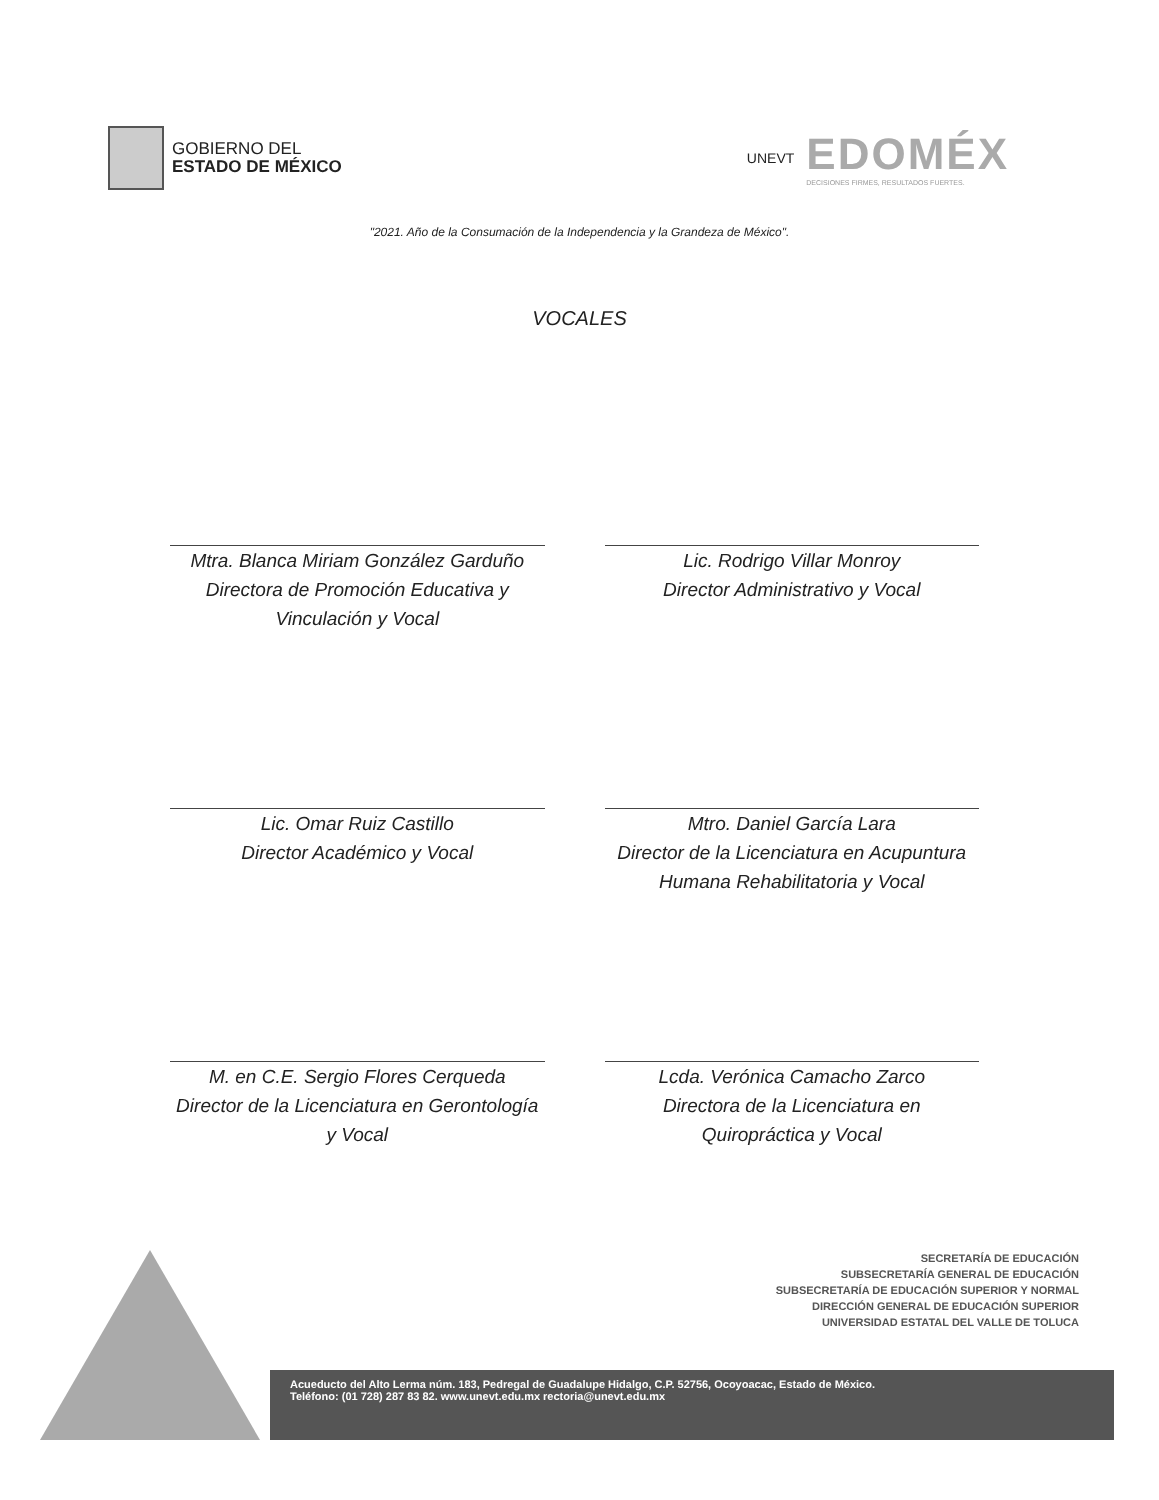GOBIERNO DEL
ESTADO DE MÉXICO
UNEVT
EDOMÉX
DECISIONES FIRMES, RESULTADOS FUERTES.
"2021. Año de la Consumación de la Independencia y la Grandeza de México".
VOCALES
Mtra. Blanca Miriam González Garduño
Directora de Promoción Educativa y Vinculación y Vocal
Lic. Rodrigo Villar Monroy
Director Administrativo y Vocal
Lic. Omar Ruiz Castillo
Director Académico y Vocal
Mtro. Daniel García Lara
Director de la Licenciatura en Acupuntura Humana Rehabilitatoria y Vocal
M. en C.E. Sergio Flores Cerqueda
Director de la Licenciatura en Gerontología y Vocal
Lcda. Verónica Camacho Zarco
Directora de la Licenciatura en Quiropráctica y Vocal
SECRETARÍA DE EDUCACIÓN
SUBSECRETARÍA GENERAL DE EDUCACIÓN
SUBSECRETARÍA DE EDUCACIÓN SUPERIOR Y NORMAL
DIRECCIÓN GENERAL DE EDUCACIÓN SUPERIOR
UNIVERSIDAD ESTATAL DEL VALLE DE TOLUCA
Acueducto del Alto Lerma núm. 183, Pedregal de Guadalupe Hidalgo, C.P. 52756, Ocoyoacac, Estado de México.
Teléfono: (01 728) 287 83 82. www.unevt.edu.mx rectoria@unevt.edu.mx